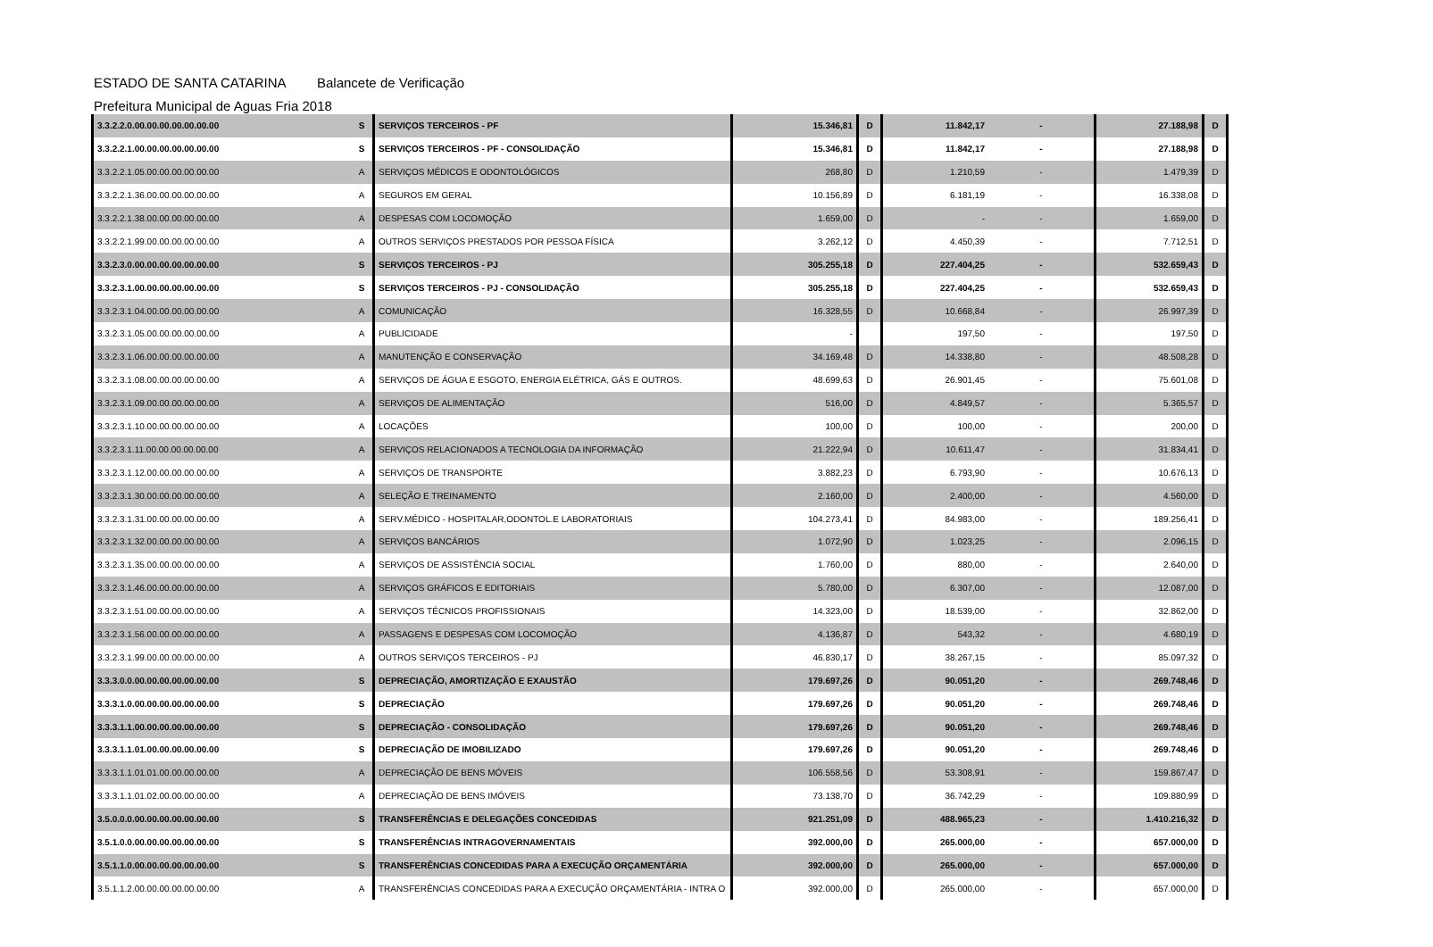ESTADO DE SANTA CATARINA Balancete de Verificação
Prefeitura Municipal de Aguas Fria 2018
| 3.3.2.2.0.00.00.00.00.00.00.00 | S | SERVIÇOS TERCEIROS - PF | 15.346,81 | D | 11.842,17 | - | 27.188,98 | D |
| 3.3.2.2.1.00.00.00.00.00.00.00 | S | SERVIÇOS TERCEIROS - PF - CONSOLIDAÇÃO | 15.346,81 | D | 11.842,17 | - | 27.188,98 | D |
| 3.3.2.2.1.05.00.00.00.00.00.00 | A | SERVIÇOS MÉDICOS E ODONTOLÓGICOS | 268,80 | D | 1.210,59 | - | 1.479,39 | D |
| 3.3.2.2.1.36.00.00.00.00.00.00 | A | SEGUROS EM GERAL | 10.156,89 | D | 6.181,19 | - | 16.338,08 | D |
| 3.3.2.2.1.38.00.00.00.00.00.00 | A | DESPESAS COM LOCOMOÇÃO | 1.659,00 | D | - | - | 1.659,00 | D |
| 3.3.2.2.1.99.00.00.00.00.00.00 | A | OUTROS SERVIÇOS PRESTADOS POR PESSOA FÍSICA | 3.262,12 | D | 4.450,39 | - | 7.712,51 | D |
| 3.3.2.3.0.00.00.00.00.00.00.00 | S | SERVIÇOS TERCEIROS - PJ | 305.255,18 | D | 227.404,25 | - | 532.659,43 | D |
| 3.3.2.3.1.00.00.00.00.00.00.00 | S | SERVIÇOS TERCEIROS - PJ - CONSOLIDAÇÃO | 305.255,18 | D | 227.404,25 | - | 532.659,43 | D |
| 3.3.2.3.1.04.00.00.00.00.00.00 | A | COMUNICAÇÃO | 16.328,55 | D | 10.668,84 | - | 26.997,39 | D |
| 3.3.2.3.1.05.00.00.00.00.00.00 | A | PUBLICIDADE | - | | 197,50 | - | 197,50 | D |
| 3.3.2.3.1.06.00.00.00.00.00.00 | A | MANUTENÇÃO E CONSERVAÇÃO | 34.169,48 | D | 14.338,80 | - | 48.508,28 | D |
| 3.3.2.3.1.08.00.00.00.00.00.00 | A | SERVIÇOS DE ÁGUA E ESGOTO, ENERGIA ELÉTRICA, GÁS E OUTROS. | 48.699,63 | D | 26.901,45 | - | 75.601,08 | D |
| 3.3.2.3.1.09.00.00.00.00.00.00 | A | SERVIÇOS DE ALIMENTAÇÃO | 516,00 | D | 4.849,57 | - | 5.365,57 | D |
| 3.3.2.3.1.10.00.00.00.00.00.00 | A | LOCAÇÕES | 100,00 | D | 100,00 | - | 200,00 | D |
| 3.3.2.3.1.11.00.00.00.00.00.00 | A | SERVIÇOS RELACIONADOS A TECNOLOGIA DA INFORMAÇÃO | 21.222,94 | D | 10.611,47 | - | 31.834,41 | D |
| 3.3.2.3.1.12.00.00.00.00.00.00 | A | SERVIÇOS DE TRANSPORTE | 3.882,23 | D | 6.793,90 | - | 10.676,13 | D |
| 3.3.2.3.1.30.00.00.00.00.00.00 | A | SELEÇÃO E TREINAMENTO | 2.160,00 | D | 2.400,00 | - | 4.560,00 | D |
| 3.3.2.3.1.31.00.00.00.00.00.00 | A | SERV.MÉDICO - HOSPITALAR,ODONTOL.E LABORATORIAIS | 104.273,41 | D | 84.983,00 | - | 189.256,41 | D |
| 3.3.2.3.1.32.00.00.00.00.00.00 | A | SERVIÇOS BANCÁRIOS | 1.072,90 | D | 1.023,25 | - | 2.096,15 | D |
| 3.3.2.3.1.35.00.00.00.00.00.00 | A | SERVIÇOS DE ASSISTÊNCIA SOCIAL | 1.760,00 | D | 880,00 | - | 2.640,00 | D |
| 3.3.2.3.1.46.00.00.00.00.00.00 | A | SERVIÇOS GRÁFICOS E EDITORIAIS | 5.780,00 | D | 6.307,00 | - | 12.087,00 | D |
| 3.3.2.3.1.51.00.00.00.00.00.00 | A | SERVIÇOS TÉCNICOS PROFISSIONAIS | 14.323,00 | D | 18.539,00 | - | 32.862,00 | D |
| 3.3.2.3.1.56.00.00.00.00.00.00 | A | PASSAGENS E DESPESAS COM LOCOMOÇÃO | 4.136,87 | D | 543,32 | - | 4.680,19 | D |
| 3.3.2.3.1.99.00.00.00.00.00.00 | A | OUTROS SERVIÇOS TERCEIROS - PJ | 46.830,17 | D | 38.267,15 | - | 85.097,32 | D |
| 3.3.3.0.0.00.00.00.00.00.00.00 | S | DEPRECIAÇÃO, AMORTIZAÇÃO E EXAUSTÃO | 179.697,26 | D | 90.051,20 | - | 269.748,46 | D |
| 3.3.3.1.0.00.00.00.00.00.00.00 | S | DEPRECIAÇÃO | 179.697,26 | D | 90.051,20 | - | 269.748,46 | D |
| 3.3.3.1.1.00.00.00.00.00.00.00 | S | DEPRECIAÇÃO - CONSOLIDAÇÃO | 179.697,26 | D | 90.051,20 | - | 269.748,46 | D |
| 3.3.3.1.1.01.00.00.00.00.00.00 | S | DEPRECIAÇÃO DE IMOBILIZADO | 179.697,26 | D | 90.051,20 | - | 269.748,46 | D |
| 3.3.3.1.1.01.01.00.00.00.00.00 | A | DEPRECIAÇÃO DE BENS MÓVEIS | 106.558,56 | D | 53.308,91 | - | 159.867,47 | D |
| 3.3.3.1.1.01.02.00.00.00.00.00 | A | DEPRECIAÇÃO DE BENS IMÓVEIS | 73.138,70 | D | 36.742,29 | - | 109.880,99 | D |
| 3.5.0.0.0.00.00.00.00.00.00.00 | S | TRANSFERÊNCIAS E DELEGAÇÕES CONCEDIDAS | 921.251,09 | D | 488.965,23 | - | 1.410.216,32 | D |
| 3.5.1.0.0.00.00.00.00.00.00.00 | S | TRANSFERÊNCIAS INTRAGOVERNAMENTAIS | 392.000,00 | D | 265.000,00 | - | 657.000,00 | D |
| 3.5.1.1.0.00.00.00.00.00.00.00 | S | TRANSFERÊNCIAS CONCEDIDAS PARA A EXECUÇÃO ORÇAMENTÁRIA | 392.000,00 | D | 265.000,00 | - | 657.000,00 | D |
| 3.5.1.1.2.00.00.00.00.00.00.00 | A | TRANSFERÊNCIAS CONCEDIDAS PARA A EXECUÇÃO ORÇAMENTÁRIA - INTRA O | 392.000,00 | D | 265.000,00 | - | 657.000,00 | D |